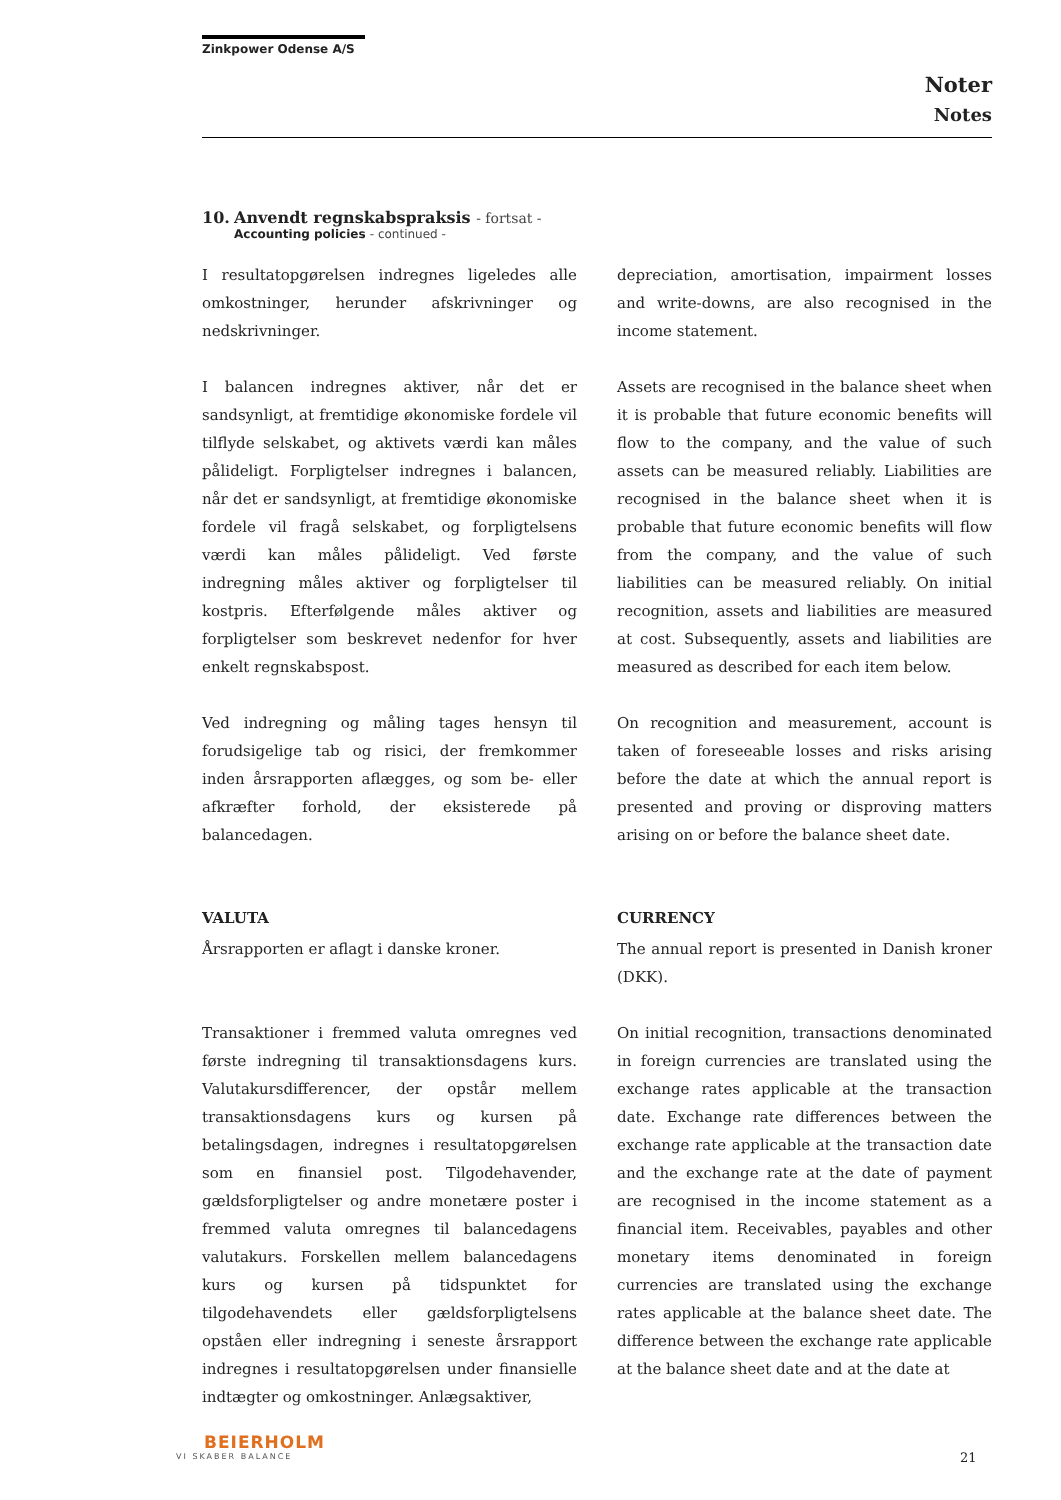Zinkpower Odense A/S
Noter
Notes
10. Anvendt regnskabspraksis - fortsat -
Accounting policies - continued -
I resultatopgørelsen indregnes ligeledes alle omkostninger, herunder afskrivninger og nedskrivninger.
depreciation, amortisation, impairment losses and write-downs, are also recognised in the income statement.
I balancen indregnes aktiver, når det er sandsynligt, at fremtidige økonomiske fordele vil tilflyde selskabet, og aktivets værdi kan måles pålideligt. Forpligtelser indregnes i balancen, når det er sandsynligt, at fremtidige økonomiske fordele vil fragå selskabet, og forpligtelsens værdi kan måles pålideligt. Ved første indregning måles aktiver og forpligtelser til kostpris. Efterfølgende måles aktiver og forpligtelser som beskrevet nedenfor for hver enkelt regnskabspost.
Assets are recognised in the balance sheet when it is probable that future economic benefits will flow to the company, and the value of such assets can be measured reliably. Liabilities are recognised in the balance sheet when it is probable that future economic benefits will flow from the company, and the value of such liabilities can be measured reliably. On initial recognition, assets and liabilities are measured at cost. Subsequently, assets and liabilities are measured as described for each item below.
Ved indregning og måling tages hensyn til forudsigelige tab og risici, der fremkommer inden årsrapporten aflægges, og som be- eller afkræfter forhold, der eksisterede på balancedagen.
On recognition and measurement, account is taken of foreseeable losses and risks arising before the date at which the annual report is presented and proving or disproving matters arising on or before the balance sheet date.
VALUTA CURRENCY
Årsrapporten er aflagt i danske kroner. The annual report is presented in Danish kroner (DKK).
Transaktioner i fremmed valuta omregnes ved første indregning til transaktionsdagens kurs. Valutakursdifferencer, der opstår mellem transaktionsdagens kurs og kursen på betalingsdagen, indregnes i resultatopgørelsen som en finansiel post. Tilgodehavender, gældsforpligtelser og andre monetære poster i fremmed valuta omregnes til balancedagens valutakurs. Forskellen mellem balancedagens kurs og kursen på tidspunktet for tilgodehavendets eller gældsforpligtelsens opståen eller indregning i seneste årsrapport indregnes i resultatopgørelsen under finansielle indtægter og omkostninger. Anlægsaktiver,
On initial recognition, transactions denominated in foreign currencies are translated using the exchange rates applicable at the transaction date. Exchange rate differences between the exchange rate applicable at the transaction date and the exchange rate at the date of payment are recognised in the income statement as a financial item. Receivables, payables and other monetary items denominated in foreign currencies are translated using the exchange rates applicable at the balance sheet date. The difference between the exchange rate applicable at the balance sheet date and at the date at
BEIERHOLM
VI SKABER BALANCE
21